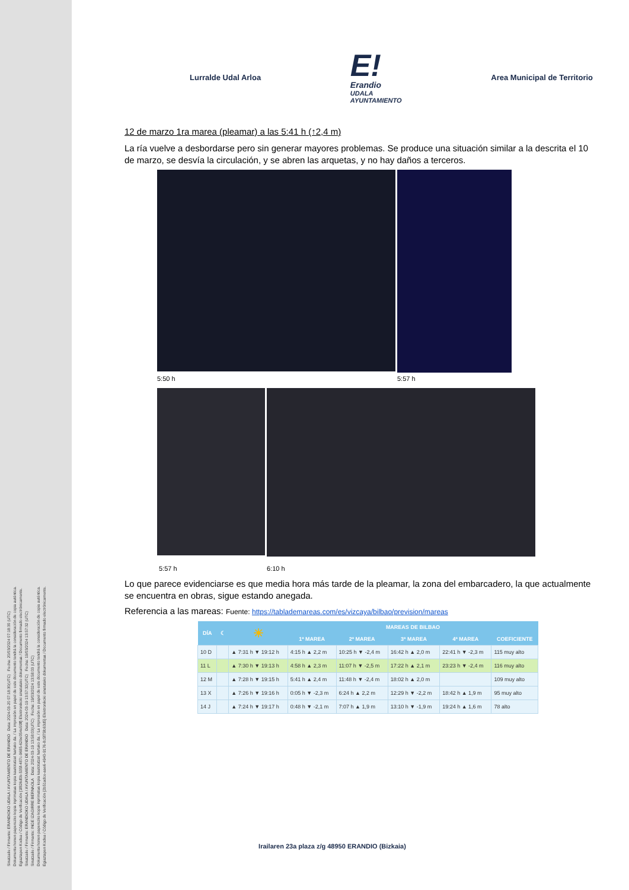Sinatzaile / Firmante: ERANDIOKO UDALA / AYUNTAMIENTO DE ERANDIO Data: 2024-03-20 07:18:30(UTC) Fecha: 20/03/2024 07:18:30 (UTC)
Dokumentu honen paperezko kopia inprimatua kopia kautotutzat hartuko da. / La impresión en papel de este documento tendrá la consideración de copia auténtica.
Egiaztapen Kodea / Código de Verificación {1f826d0b-535f-487c-9685-62be054e50ff} Elektronikoki sinatutako dokumentua / Documento firmado electrónicamente.
Sinatzaile / Firmante: ERANDIOKO UDALA / AYUNTAMIENTO DE ERANDIO Data: 2024-03-19 13:57:32(UTC) Fecha: 19/03/2024 13:57:32 (UTC)
Sinatzaile / Firmante: INGE IZAGIRRE BERNAOLA Data: 2024-03-19 13:58:03(UTC) Fecha: 19/03/2024 13:58:03 (UTC)
Dokumentu honen paperezko kopia inprimatua kopia kautotutzat hartuko da. / La impresión en papel de este documento tendrá la consideración de copia auténtica.
Egiaztapen Kodea / Código de Verificación {2b51adce-aae6-4940-9176-8c5f75fc63d5} Elektronikoki sinatutako dokumentua / Documento firmado electrónicamente.
Lurralde Udal Arloa
E!
Erandio
UDALA
AYUNTAMIENTO
Area Municipal de Territorio
12 de marzo 1ra marea (pleamar) a las 5:41 h (↑2,4 m)
La ría vuelve a desbordarse pero sin generar mayores problemas. Se produce una situación similar a la descrita el 10 de marzo, se desvía la circulación, y se abren las arquetas, y no hay daños a terceros.
5:50 h 5:57 h
5:57 h 6:10 h
Lo que parece evidenciarse es que media hora más tarde de la pleamar, la zona del embarcadero, la que actualmente se encuentra en obras, sigue estando anegada.
Referencia a las mareas: Fuente: https://tablademareas.com/es/vizcaya/bilbao/prevision/mareas
| DÍA | ☾ | ☀ | MAREAS DE BILBAO | | | | |
| --- | --- | --- | --- | --- | --- | --- | --- |
| | | | 1ª MAREA | 2ª MAREA | 3ª MAREA | 4ª MAREA | COEFICIENTE |
| 10 D | | ▲ 7:31 h ▼ 19:12 h | 4:15 h ▲ 2,2 m | 10:25 h ▼ -2,4 m | 16:42 h ▲ 2,0 m | 22:41 h ▼ -2,3 m | 115 muy alto |
| 11 L | | ▲ 7:30 h ▼ 19:13 h | 4:58 h ▲ 2,3 m | 11:07 h ▼ -2,5 m | 17:22 h ▲ 2,1 m | 23:23 h ▼ -2,4 m | 116 muy alto |
| 12 M | | ▲ 7:28 h ▼ 19:15 h | 5:41 h ▲ 2,4 m | 11:48 h ▼ -2,4 m | 18:02 h ▲ 2,0 m | | 109 muy alto |
| 13 X | | ▲ 7:26 h ▼ 19:16 h | 0:05 h ▼ -2,3 m | 6:24 h ▲ 2,2 m | 12:29 h ▼ -2,2 m | 18:42 h ▲ 1,9 m | 95 muy alto |
| 14 J | | ▲ 7:24 h ▼ 19:17 h | 0:48 h ▼ -2,1 m | 7:07 h ▲ 1,9 m | 13:10 h ▼ -1,9 m | 19:24 h ▲ 1,6 m | 78 alto |
Irailaren 23a plaza z/g 48950 ERANDIO (Bizkaia)